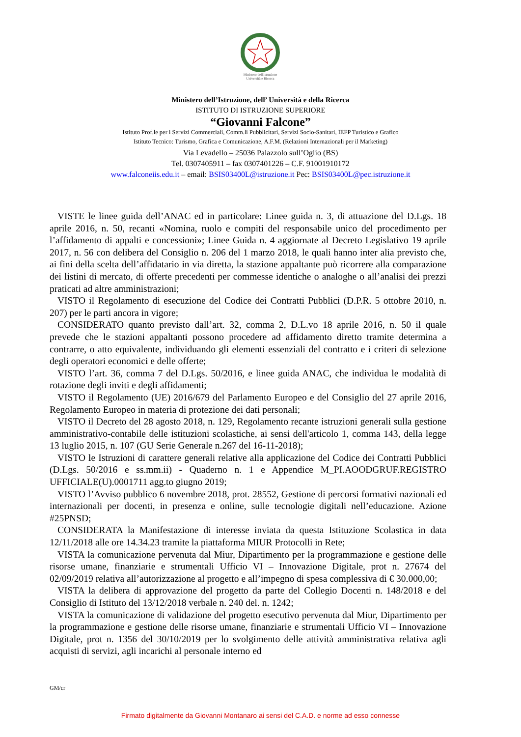Ministero dell'Istruzione
Università e Ricerca
Ministero dell’Istruzione, dell’ Università e della Ricerca
ISTITUTO DI ISTRUZIONE SUPERIORE
“Giovanni Falcone”
Istituto Prof.le per i Servizi Commerciali, Comm.li Pubblicitari, Servizi Socio-Sanitari, IEFP Turistico e Grafico
Istituto Tecnico: Turismo, Grafica e Comunicazione, A.F.M. (Relazioni Internazionali per il Marketing)
Via Levadello – 25036 Palazzolo sull’Oglio (BS)
Tel. 0307405911 – fax 0307401226 – C.F. 91001910172
www.falconeiis.edu.it – email: BSIS03400L@istruzione.it Pec: BSIS03400L@pec.istruzione.it
VISTE le linee guida dell’ANAC ed in particolare: Linee guida n. 3, di attuazione del D.Lgs. 18 aprile 2016, n. 50, recanti «Nomina, ruolo e compiti del responsabile unico del procedimento per l’affidamento di appalti e concessioni»; Linee Guida n. 4 aggiornate al Decreto Legislativo 19 aprile 2017, n. 56 con delibera del Consiglio n. 206 del 1 marzo 2018, le quali hanno inter alia previsto che, ai fini della scelta dell’affidatario in via diretta, la stazione appaltante può ricorrere alla comparazione dei listini di mercato, di offerte precedenti per commesse identiche o analoghe o all’analisi dei prezzi praticati ad altre amministrazioni;
VISTO il Regolamento di esecuzione del Codice dei Contratti Pubblici (D.P.R. 5 ottobre 2010, n. 207) per le parti ancora in vigore;
CONSIDERATO quanto previsto dall’art. 32, comma 2, D.L.vo 18 aprile 2016, n. 50 il quale prevede che le stazioni appaltanti possono procedere ad affidamento diretto tramite determina a contrarre, o atto equivalente, individuando gli elementi essenziali del contratto e i criteri di selezione degli operatori economici e delle offerte;
VISTO l’art. 36, comma 7 del D.Lgs. 50/2016, e linee guida ANAC, che individua le modalità di rotazione degli inviti e degli affidamenti;
VISTO il Regolamento (UE) 2016/679 del Parlamento Europeo e del Consiglio del 27 aprile 2016, Regolamento Europeo in materia di protezione dei dati personali;
VISTO il Decreto del 28 agosto 2018, n. 129, Regolamento recante istruzioni generali sulla gestione amministrativo-contabile delle istituzioni scolastiche, ai sensi dell'articolo 1, comma 143, della legge 13 luglio 2015, n. 107 (GU Serie Generale n.267 del 16-11-2018);
VISTO le Istruzioni di carattere generali relative alla applicazione del Codice dei Contratti Pubblici (D.Lgs. 50/2016 e ss.mm.ii) - Quaderno n. 1 e Appendice M_PI.AOODGRUF.REGISTRO UFFICIALE(U).0001711 agg.to giugno 2019;
VISTO l’Avviso pubblico 6 novembre 2018, prot. 28552, Gestione di percorsi formativi nazionali ed internazionali per docenti, in presenza e online, sulle tecnologie digitali nell’educazione. Azione #25PNSD;
CONSIDERATA la Manifestazione di interesse inviata da questa Istituzione Scolastica in data 12/11/2018 alle ore 14.34.23 tramite la piattaforma MIUR Protocolli in Rete;
VISTA la comunicazione pervenuta dal Miur, Dipartimento per la programmazione e gestione delle risorse umane, finanziarie e strumentali Ufficio VI – Innovazione Digitale, prot n. 27674 del 02/09/2019 relativa all’autorizzazione al progetto e all’impegno di spesa complessiva di € 30.000,00;
VISTA la delibera di approvazione del progetto da parte del Collegio Docenti n. 148/2018 e del Consiglio di Istituto del 13/12/2018 verbale n. 240 del. n. 1242;
VISTA la comunicazione di validazione del progetto esecutivo pervenuta dal Miur, Dipartimento per la programmazione e gestione delle risorse umane, finanziarie e strumentali Ufficio VI – Innovazione Digitale, prot n. 1356 del 30/10/2019 per lo svolgimento delle attività amministrativa relativa agli acquisti di servizi, agli incarichi al personale interno ed
GM/cr
Firmato digitalmente da Giovanni Montanaro ai sensi del C.A.D. e norme ad esso connesse